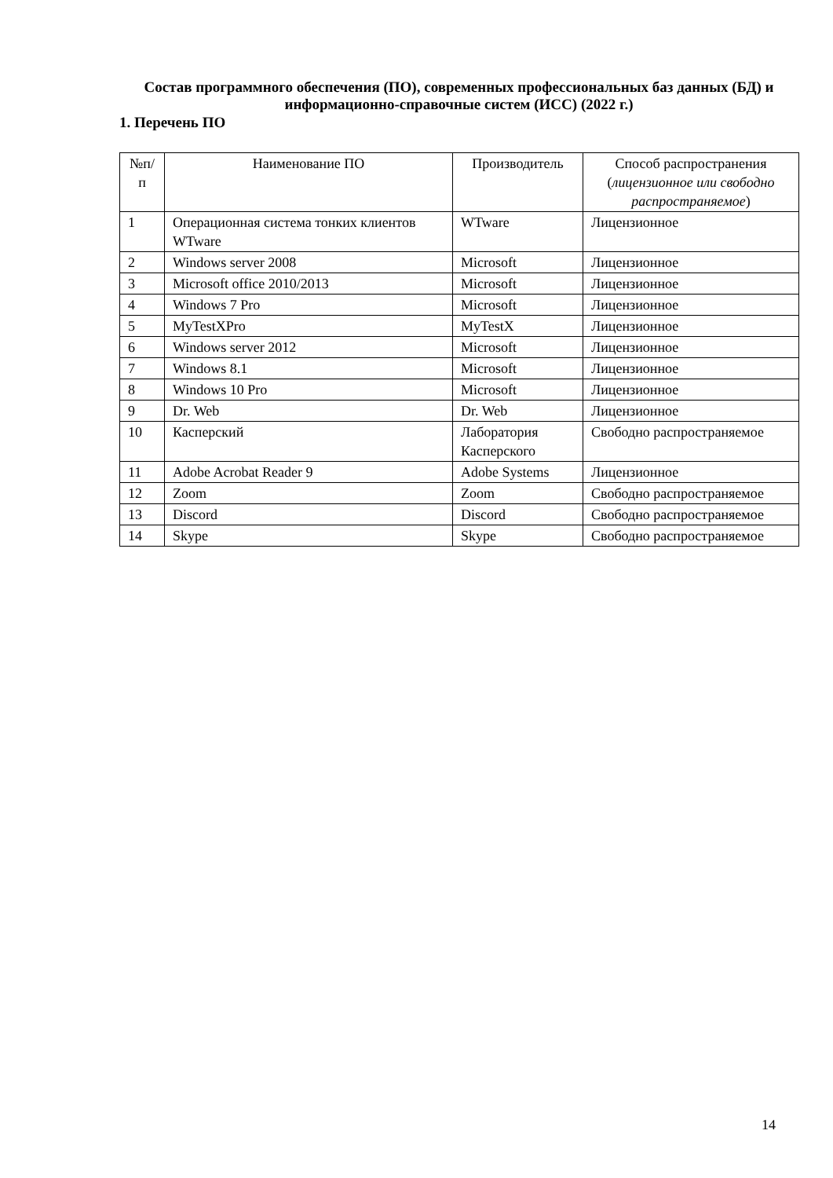Состав программного обеспечения (ПО), современных профессиональных баз данных (БД) и информационно-справочные систем (ИСС) (2022 г.)
1. Перечень ПО
| №п/ п | Наименование ПО | Производитель | Способ распространения ( лицензионное или свободно распространяемое ) |
| --- | --- | --- | --- |
| 1 | Операционная система тонких клиентов WTware | WTware | Лицензионное |
| 2 | Windows server 2008 | Microsoft | Лицензионное |
| 3 | Microsoft office 2010/2013 | Microsoft | Лицензионное |
| 4 | Windows 7 Pro | Microsoft | Лицензионное |
| 5 | MyTestXPro | MyTestX | Лицензионное |
| 6 | Windows server 2012 | Microsoft | Лицензионное |
| 7 | Windows 8.1 | Microsoft | Лицензионное |
| 8 | Windows 10 Pro | Microsoft | Лицензионное |
| 9 | Dr. Web | Dr. Web | Лицензионное |
| 10 | Касперский | Лаборатория Касперского | Свободно распространяемое |
| 11 | Adobe Acrobat Reader 9 | Adobe Systems | Лицензионное |
| 12 | Zoom | Zoom | Свободно распространяемое |
| 13 | Discord | Discord | Свободно распространяемое |
| 14 | Skype | Skype | Свободно распространяемое |
14